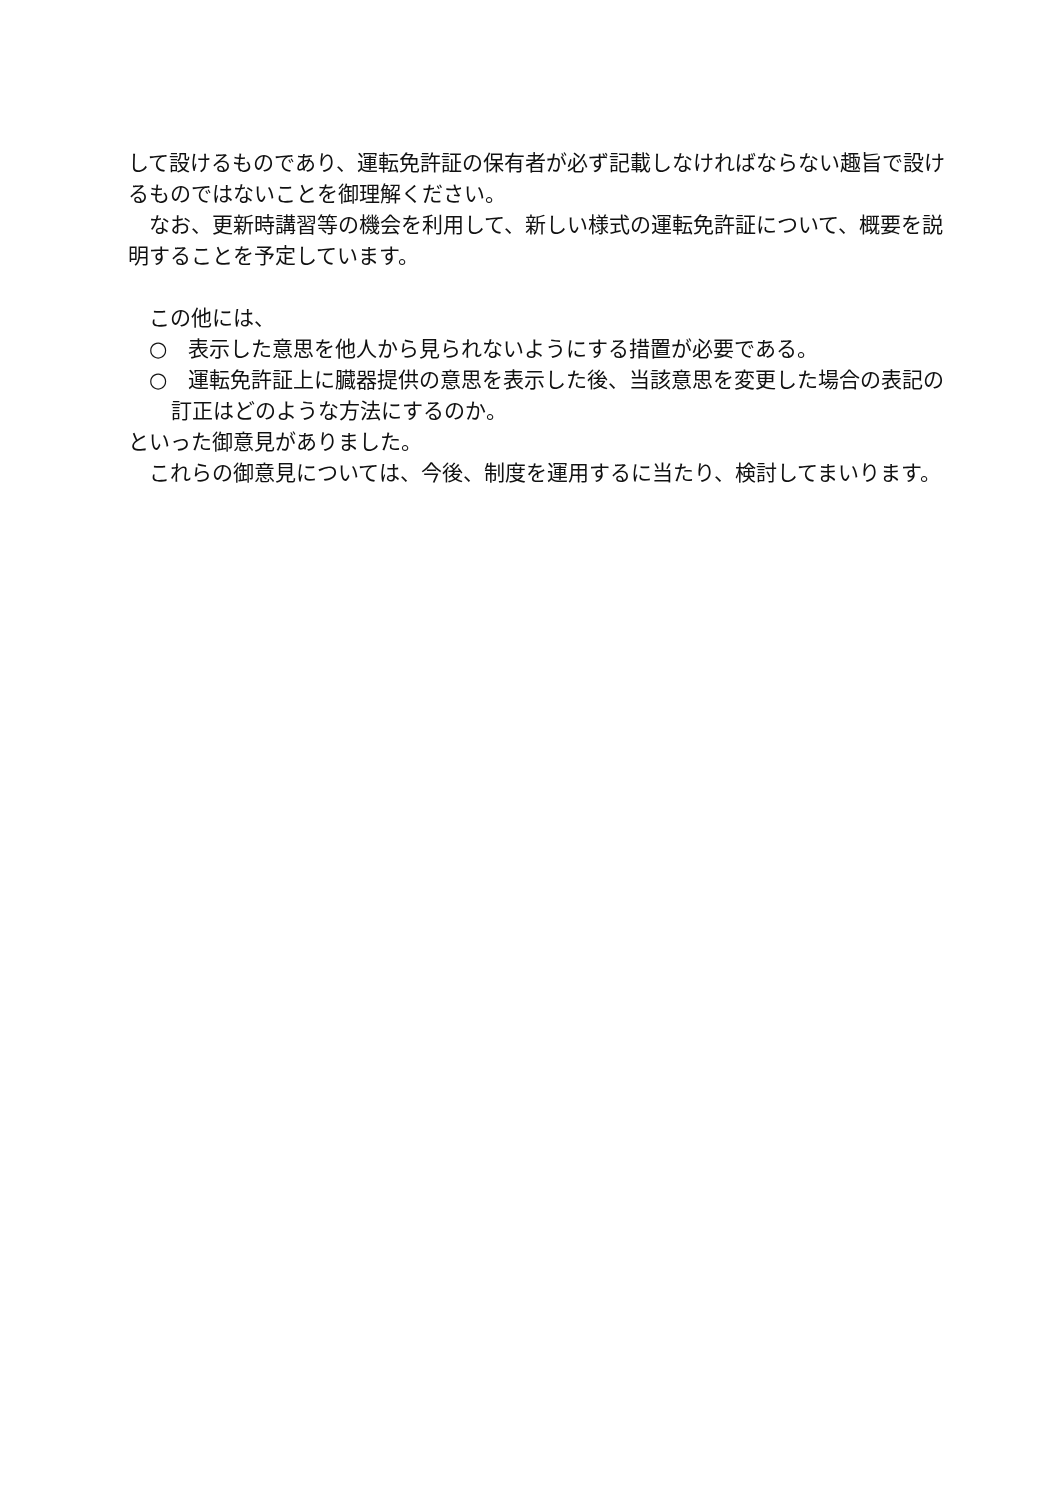して設けるものであり、運転免許証の保有者が必ず記載しなければならない趣旨で設けるものではないことを御理解ください。
なお、更新時講習等の機会を利用して、新しい様式の運転免許証について、概要を説明することを予定しています。
この他には、
○　表示した意思を他人から見られないようにする措置が必要である。
○　運転免許証上に臓器提供の意思を表示した後、当該意思を変更した場合の表記の訂正はどのような方法にするのか。
といった御意見がありました。
これらの御意見については、今後、制度を運用するに当たり、検討してまいります。